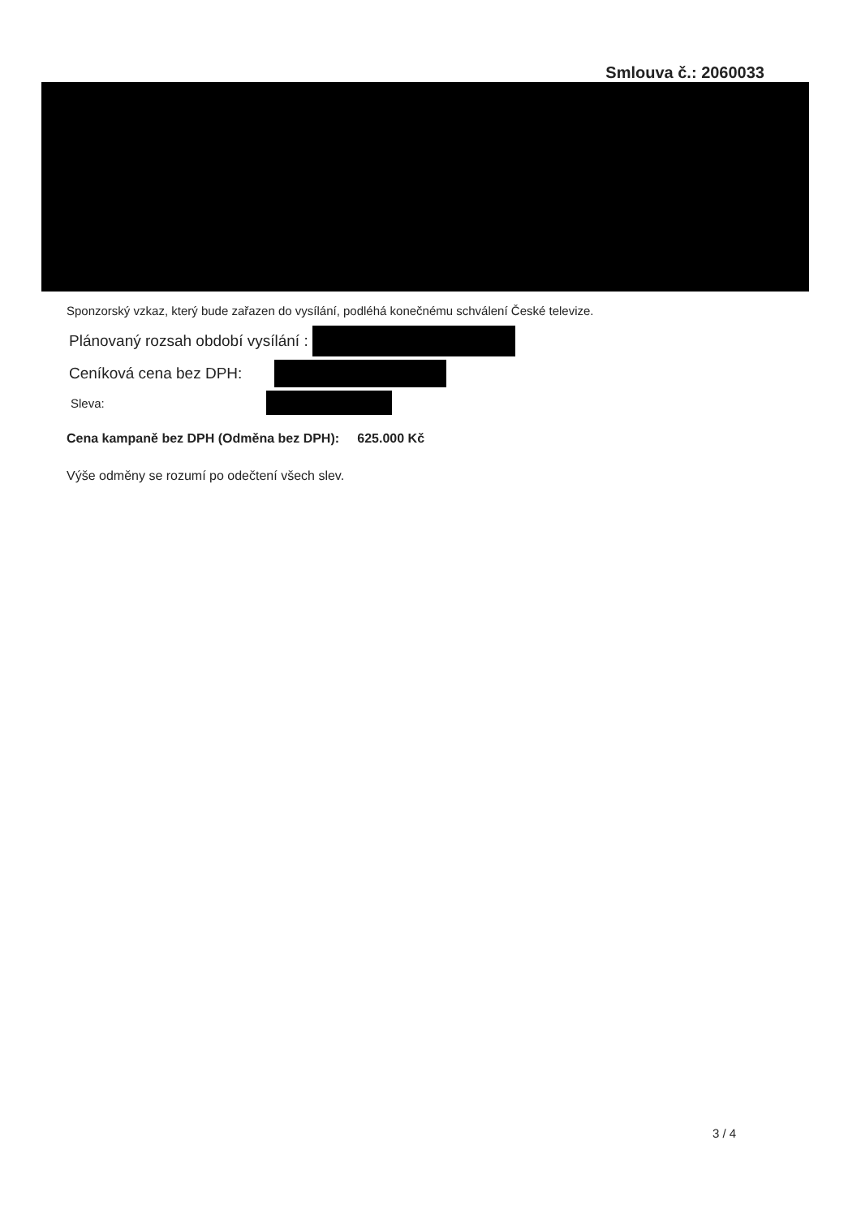Smlouva č.: 2060033
Sponzorský vzkaz, který bude zařazen do vysílání, podléhá konečnému schválení České televize.
Plánovaný rozsah období vysílání :
Ceníková cena bez DPH:
Sleva:
Cena kampaně bez DPH (Odměna bez DPH): 625.000 Kč
Výše odměny se rozumí po odečtení všech slev.
3 / 4